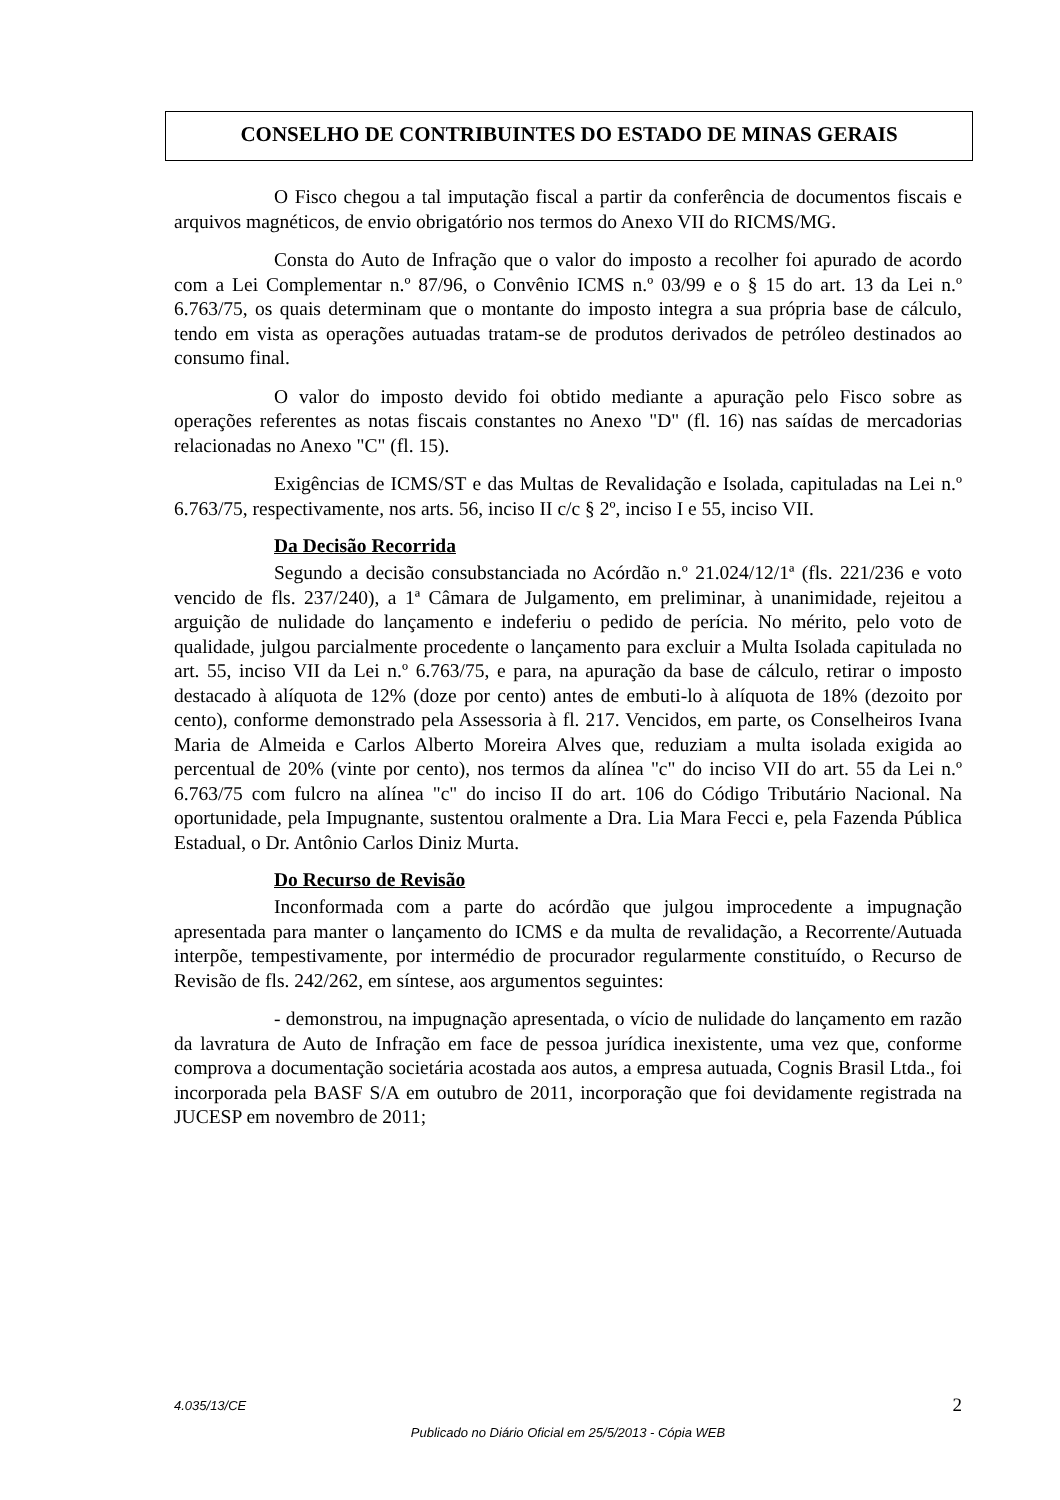CONSELHO DE CONTRIBUINTES DO ESTADO DE MINAS GERAIS
O Fisco chegou a tal imputação fiscal a partir da conferência de documentos fiscais e arquivos magnéticos, de envio obrigatório nos termos do Anexo VII do RICMS/MG.
Consta do Auto de Infração que o valor do imposto a recolher foi apurado de acordo com a Lei Complementar n.º 87/96, o Convênio ICMS n.º 03/99 e o § 15 do art. 13 da Lei n.º 6.763/75, os quais determinam que o montante do imposto integra a sua própria base de cálculo, tendo em vista as operações autuadas tratam-se de produtos derivados de petróleo destinados ao consumo final.
O valor do imposto devido foi obtido mediante a apuração pelo Fisco sobre as operações referentes as notas fiscais constantes no Anexo "D" (fl. 16) nas saídas de mercadorias relacionadas no Anexo "C" (fl. 15).
Exigências de ICMS/ST e das Multas de Revalidação e Isolada, capituladas na Lei n.º 6.763/75, respectivamente, nos arts. 56, inciso II c/c § 2º, inciso I e 55, inciso VII.
Da Decisão Recorrida
Segundo a decisão consubstanciada no Acórdão n.º 21.024/12/1ª (fls. 221/236 e voto vencido de fls. 237/240), a 1ª Câmara de Julgamento, em preliminar, à unanimidade, rejeitou a arguição de nulidade do lançamento e indeferiu o pedido de perícia. No mérito, pelo voto de qualidade, julgou parcialmente procedente o lançamento para excluir a Multa Isolada capitulada no art. 55, inciso VII da Lei n.º 6.763/75, e para, na apuração da base de cálculo, retirar o imposto destacado à alíquota de 12% (doze por cento) antes de embuti-lo à alíquota de 18% (dezoito por cento), conforme demonstrado pela Assessoria à fl. 217. Vencidos, em parte, os Conselheiros Ivana Maria de Almeida e Carlos Alberto Moreira Alves que, reduziam a multa isolada exigida ao percentual de 20% (vinte por cento), nos termos da alínea "c" do inciso VII do art. 55 da Lei n.º 6.763/75 com fulcro na alínea "c" do inciso II do art. 106 do Código Tributário Nacional. Na oportunidade, pela Impugnante, sustentou oralmente a Dra. Lia Mara Fecci e, pela Fazenda Pública Estadual, o Dr. Antônio Carlos Diniz Murta.
Do Recurso de Revisão
Inconformada com a parte do acórdão que julgou improcedente a impugnação apresentada para manter o lançamento do ICMS e da multa de revalidação, a Recorrente/Autuada interpõe, tempestivamente, por intermédio de procurador regularmente constituído, o Recurso de Revisão de fls. 242/262, em síntese, aos argumentos seguintes:
- demonstrou, na impugnação apresentada, o vício de nulidade do lançamento em razão da lavratura de Auto de Infração em face de pessoa jurídica inexistente, uma vez que, conforme comprova a documentação societária acostada aos autos, a empresa autuada, Cognis Brasil Ltda., foi incorporada pela BASF S/A em outubro de 2011, incorporação que foi devidamente registrada na JUCESP em novembro de 2011;
4.035/13/CE 2
Publicado no Diário Oficial em 25/5/2013 - Cópia WEB